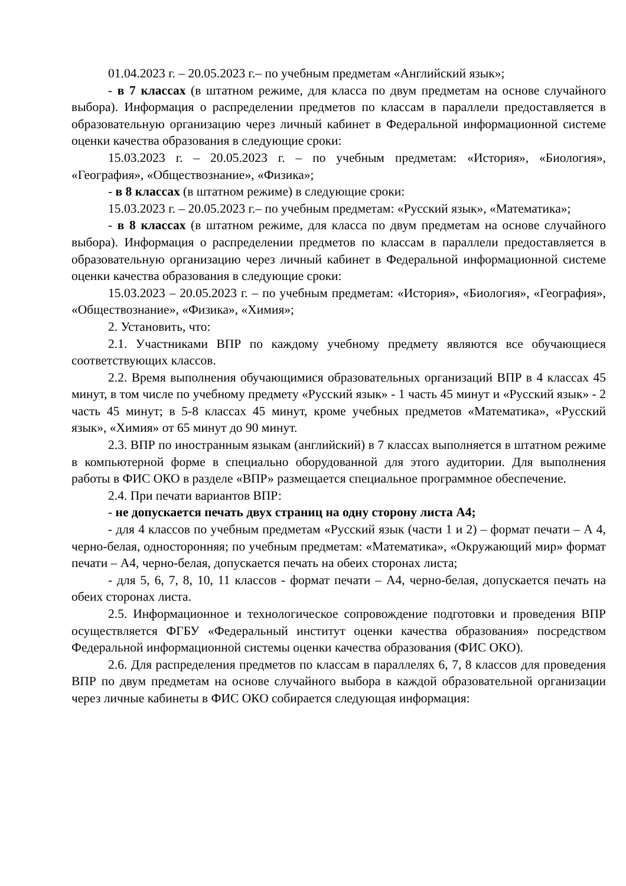01.04.2023 г. – 20.05.2023 г.– по учебным предметам «Английский язык»;
- в 7 классах (в штатном режиме, для класса по двум предметам на основе случайного выбора). Информация о распределении предметов по классам в параллели предоставляется в образовательную организацию через личный кабинет в Федеральной информационной системе оценки качества образования в следующие сроки:
15.03.2023 г. – 20.05.2023 г. – по учебным предметам: «История», «Биология», «География», «Обществознание», «Физика»;
- в 8 классах (в штатном режиме) в следующие сроки:
15.03.2023 г. – 20.05.2023 г.– по учебным предметам: «Русский язык», «Математика»;
- в 8 классах (в штатном режиме, для класса по двум предметам на основе случайного выбора). Информация о распределении предметов по классам в параллели предоставляется в образовательную организацию через личный кабинет в Федеральной информационной системе оценки качества образования в следующие сроки:
15.03.2023 – 20.05.2023 г. – по учебным предметам: «История», «Биология», «География», «Обществознание», «Физика», «Химия»;
2. Установить, что:
2.1. Участниками ВПР по каждому учебному предмету являются все обучающиеся соответствующих классов.
2.2. Время выполнения обучающимися образовательных организаций ВПР в 4 классах 45 минут, в том числе по учебному предмету «Русский язык» - 1 часть 45 минут и «Русский язык» - 2 часть 45 минут; в 5-8 классах 45 минут, кроме учебных предметов «Математика», «Русский язык», «Химия» от 65 минут до 90 минут.
2.3. ВПР по иностранным языкам (английский) в 7 классах выполняется в штатном режиме в компьютерной форме в специально оборудованной для этого аудитории. Для выполнения работы в ФИС ОКО в разделе «ВПР» размещается специальное программное обеспечение.
2.4. При печати вариантов ВПР:
- не допускается печать двух страниц на одну сторону листа А4;
- для 4 классов по учебным предметам «Русский язык (части 1 и 2) – формат печати – А 4, черно-белая, односторонняя; по учебным предметам: «Математика», «Окружающий мир» формат печати – А4, черно-белая, допускается печать на обеих сторонах листа;
- для 5, 6, 7, 8, 10, 11 классов - формат печати – А4, черно-белая, допускается печать на обеих сторонах листа.
2.5. Информационное и технологическое сопровождение подготовки и проведения ВПР осуществляется ФГБУ «Федеральный институт оценки качества образования» посредством Федеральной информационной системы оценки качества образования (ФИС ОКО).
2.6. Для распределения предметов по классам в параллелях 6, 7, 8 классов для проведения ВПР по двум предметам на основе случайного выбора в каждой образовательной организации через личные кабинеты в ФИС ОКО собирается следующая информация: